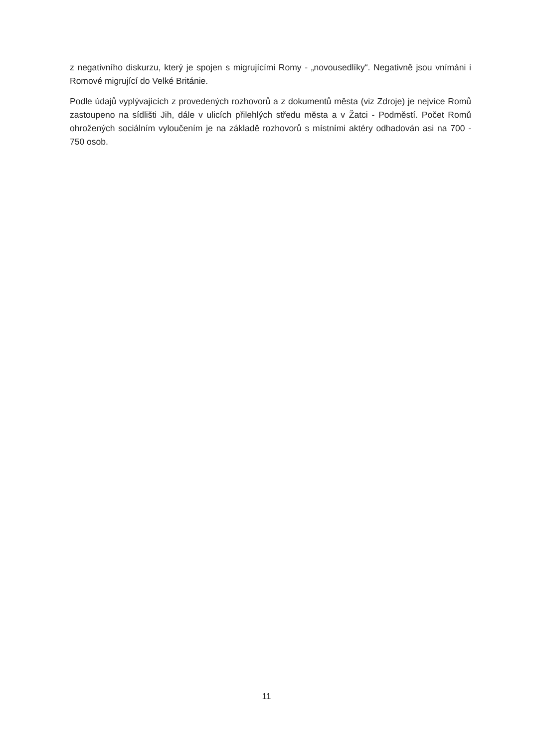z negativního diskurzu, který je spojen s migrujícími Romy - „novousedlíky“. Negativně jsou vnímáni i Romové migrující do Velké Británie.
Podle údajů vyplývajících z provedených rozhovorů a z dokumentů města (viz Zdroje) je nejvíce Romů zastoupeno na sídlišti Jih, dále v ulicích přilehlých středu města a v Žatci - Podměstí. Počet Romů ohrožených sociálním vyloučením je na základě rozhovorů s místními aktéry odhadován asi na 700 - 750 osob.
11